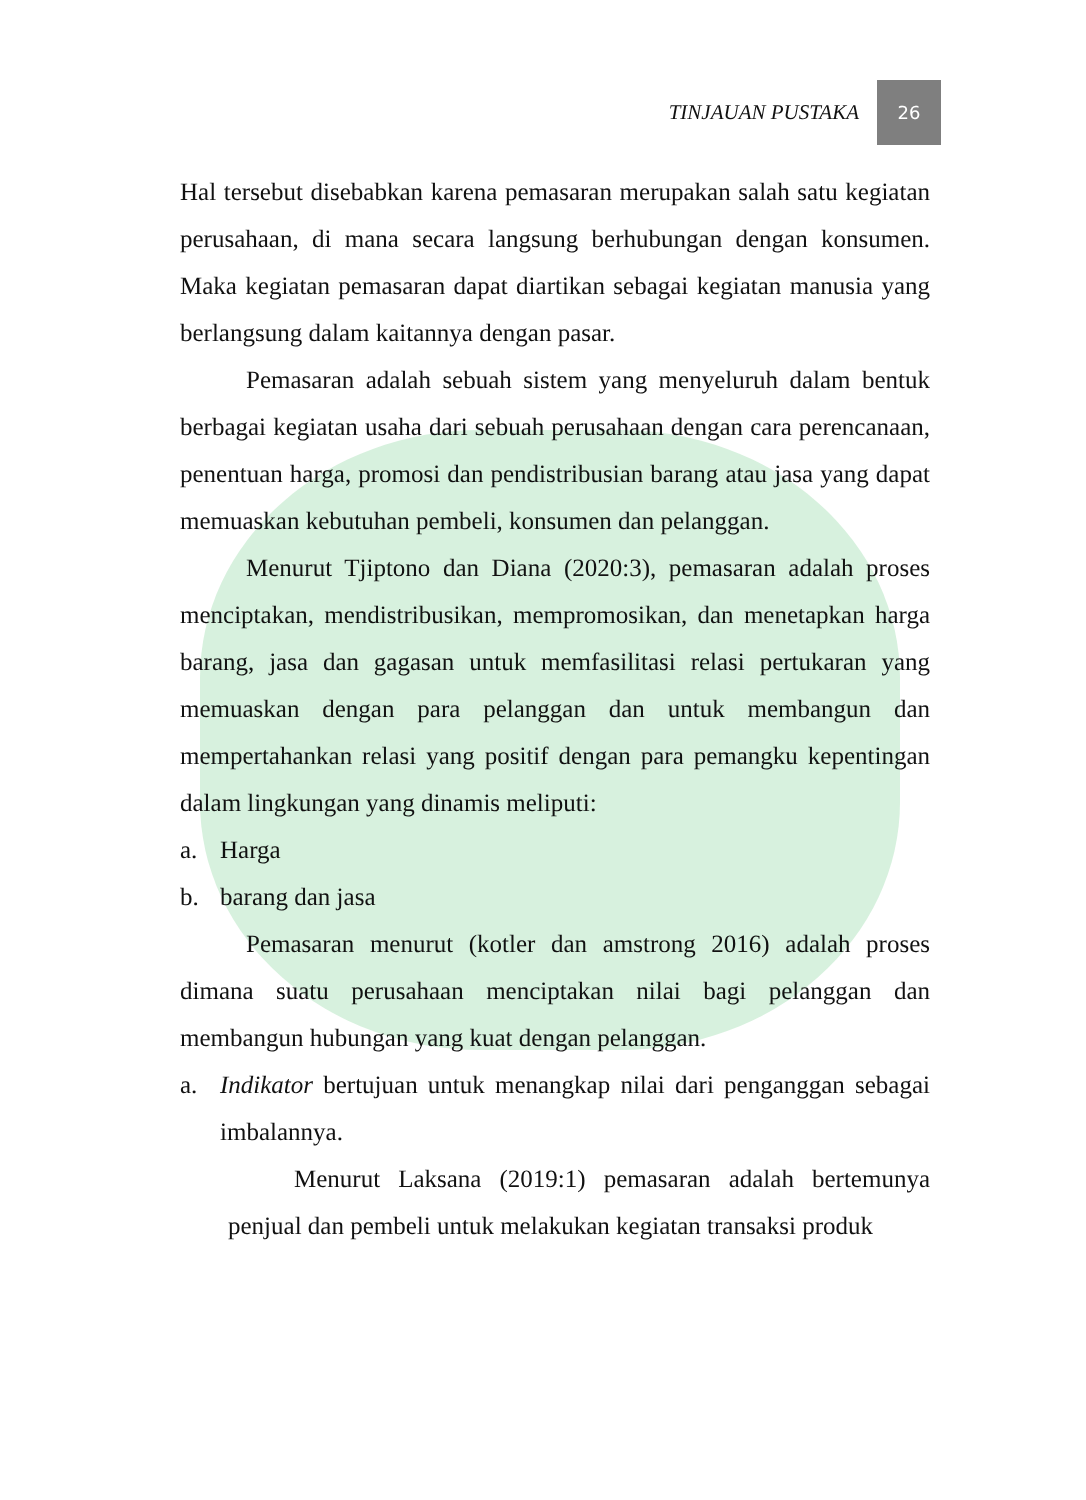TINJAUAN PUSTAKA
26
Hal tersebut disebabkan karena pemasaran merupakan salah satu kegiatan perusahaan, di mana secara langsung berhubungan dengan konsumen. Maka kegiatan pemasaran dapat diartikan sebagai kegiatan manusia yang berlangsung dalam kaitannya dengan pasar.
Pemasaran adalah sebuah sistem yang menyeluruh dalam bentuk berbagai kegiatan usaha dari sebuah perusahaan dengan cara perencanaan, penentuan harga, promosi dan pendistribusian barang atau jasa yang dapat memuaskan kebutuhan pembeli, konsumen dan pelanggan.
Menurut Tjiptono dan Diana (2020:3), pemasaran adalah proses menciptakan, mendistribusikan, mempromosikan, dan menetapkan harga barang, jasa dan gagasan untuk memfasilitasi relasi pertukaran yang memuaskan dengan para pelanggan dan untuk membangun dan mempertahankan relasi yang positif dengan para pemangku kepentingan dalam lingkungan yang dinamis meliputi:
a. Harga
b. barang dan jasa
Pemasaran menurut (kotler dan amstrong 2016) adalah proses dimana suatu perusahaan menciptakan nilai bagi pelanggan dan membangun hubungan yang kuat dengan pelanggan.
a. Indikator bertujuan untuk menangkap nilai dari penganggan sebagai imbalannya.
Menurut Laksana (2019:1) pemasaran adalah bertemunya penjual dan pembeli untuk melakukan kegiatan transaksi produk